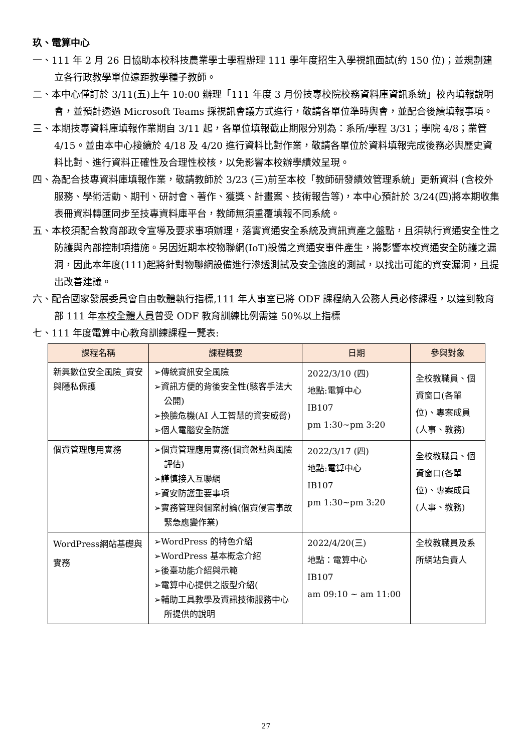玖、電算中心
一、111 年 2 月 26 日協助本校科技農業學士學程辦理 111 學年度招生入學視訊面試(約 150 位)；並規劃建立各行政教學單位遠距教學種子教師。
二、本中心僅訂於 3/11(五)上午 10:00 辦理「111 年度 3 月份技專校院校務資料庫資訊系統」校內填報說明會，並預計透過 Microsoft Teams 採視訊會議方式進行，敬請各單位準時與會，並配合後續填報事項。
三、本期技專資料庫填報作業期自 3/11 起，各單位填報截止期限分別為：系所/學程 3/31；學院 4/8；業管 4/15。並由本中心接續於 4/18 及 4/20 進行資料比對作業，敬請各單位於資料填報完成後務必與歷史資料比對、進行資料正確性及合理性校核，以免影響本校辦學績效呈現。
四、為配合技專資料庫填報作業，敬請教師於 3/23 (三)前至本校「教師研發績效管理系統」更新資料 (含校外服務、學術活動、期刊、研討會、著作、獲獎、計畫案、技術報告等)，本中心預計於 3/24(四)將本期收集表冊資料轉匯同步至技專資料庫平台，教師無須重覆填報不同系統。
五、本校須配合教育部政令宣導及要求事項辦理，落實資通安全系統及資訊資產之盤點，且須執行資通安全性之防護與內部控制項措施。另因近期本校物聯網(IoT)設備之資通安事件產生，將影響本校資通安全防護之漏洞，因此本年度(111)起將針對物聯網設備進行滲透測試及安全強度的測試，以找出可能的資安漏洞，且提出改善建議。
六、配合國家發展委員會自由軟體執行指標,111 年人事室已將 ODF 課程納入公務人員必修課程，以達到教育部 111 年本校全體人員曾受 ODF 教育訓練比例需達 50%以上指標
七、111 年度電算中心教育訓練課程一覽表:
| 課程名稱 | 課程概要 | 日期 | 參與對象 |
| --- | --- | --- | --- |
| 新興數位安全風險_資安與隱私保護 | ➢傳統資訊安全風險 ➢資訊方便的背後安全性(駭客手法大公開) ➢換臉危機(AI 人工智慧的資安威脅) ➢個人電腦安全防護 | 2022/3/10 (四) 地點:電算中心 IB107 pm 1:30~pm 3:20 | 全校教職員、個資窗口(各單位)、專案成員(人事、教務) |
| 個資管理應用實務 | ➢個資管理應用實務(個資盤點與風險評估) ➢謹慎接入互聯網 ➢資安防護重要事項 ➢實務管理與個案討論(個資侵害事故緊急應變作業) | 2022/3/17 (四) 地點:電算中心 IB107 pm 1:30~pm 3:20 | 全校教職員、個資窗口(各單位)、專案成員(人事、教務) |
| WordPress網站基礎與實務 | ➢WordPress 的特色介紹 ➢WordPress 基本概念介紹 ➢後臺功能介紹與示範 ➢電算中心提供之版型介紹( ➢輔助工具教學及資訊技術服務中心所提供的說明 | 2022/4/20(三) 地點：電算中心 IB107 am 09:10 ~ am 11:00 | 全校教職員及系所網站負責人 |
27